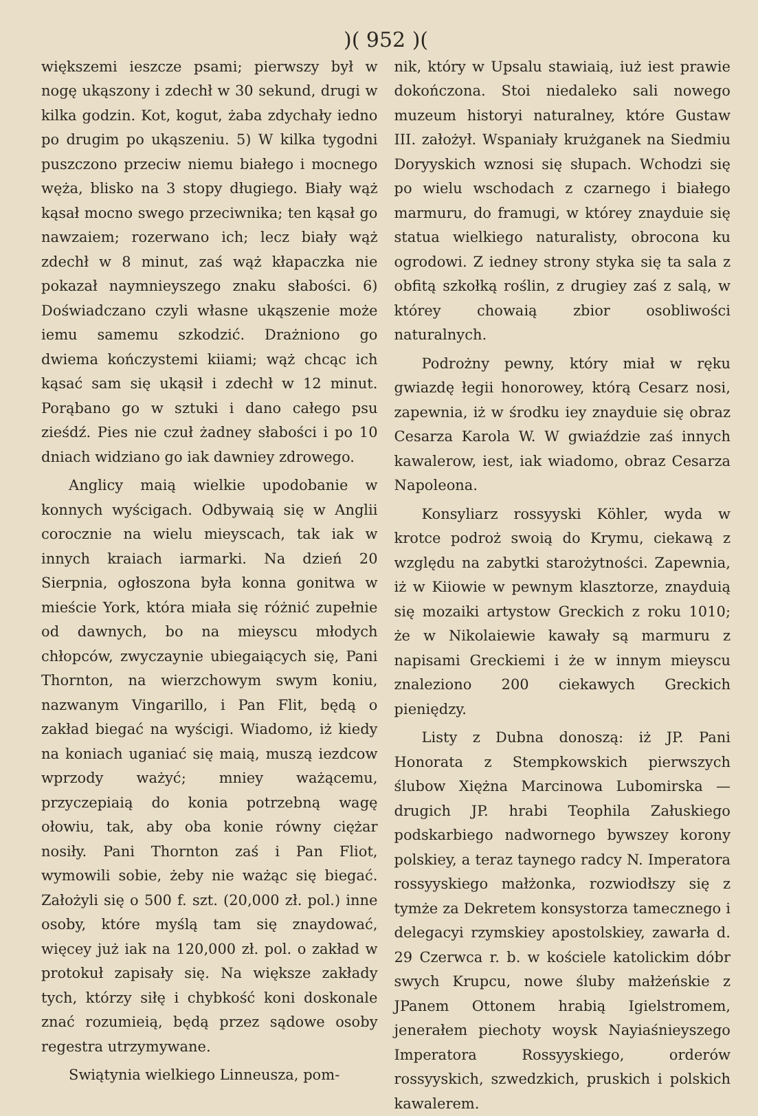)( 952 )(
większemi ieszcze psami; pierwszy był w nogę ukąszony i zdechł w 30 sekund, drugi w kilka godzin. Kot, kogut, żaba zdychały iedno po drugim po ukąszeniu. 5) W kilka tygodni puszczono przeciw niemu białego i mocnego węża, blisko na 3 stopy długiego. Biały wąż kąsał mocno swego przeciwnika; ten kąsał go nawzaiem; rozerwano ich; lecz biały wąż zdechł w 8 minut, zaś wąż kłapaczka nie pokazał naymnieyszego znaku słabości. 6) Doświadczano czyli własne ukąszenie może iemu samemu szkodzić. Drażniono go dwiema kończystemi kiiami; wąż chcąc ich kąsać sam się ukąsił i zdechł w 12 minut. Porąbano go w sztuki i dano całego psu zieśdź. Pies nie czuł żadney słabości i po 10 dniach widziano go iak dawniey zdrowego.
Anglicy maią wielkie upodobanie w konnych wyścigach. Odbywaią się w Anglii corocznie na wielu mieyscach, tak iak w innych kraiach iarmarki. Na dzień 20 Sierpnia, ogłoszona była konna gonitwa w mieście York, która miała się różnić zupełnie od dawnych, bo na mieyscu młodych chłopców, zwyczaynie ubiegaiących się, Pani Thornton, na wierzchowym swym koniu, nazwanym Vingarillo, i Pan Flit, będą o zakład biegać na wyścigi. Wiadomo, iż kiedy na koniach uganiać się maią, muszą iezdcow wprzody ważyć; mniey ważącemu, przyczepiaią do konia potrzebną wagę ołowiu, tak, aby oba konie równy ciężar nosiły. Pani Thornton zaś i Pan Fliot, wymowili sobie, żeby nie ważąc się biegać. Założyli się o 500 f. szt. (20,000 zł. pol.) inne osoby, które myślą tam się znaydować, więcey już iak na 120,000 zł. pol. o zakład w protokuł zapisały się. Na większe zakłady tych, którzy siłę i chybkość koni doskonale znać rozumieią, będą przez sądowe osoby regestra utrzymywane.
Swiątynia wielkiego Linneusza, pom-
nik, który w Upsalu stawiaią, iuż iest prawie dokończona. Stoi niedaleko sali nowego muzeum historyi naturalney, które Gustaw III. założył. Wspaniały krużganek na Siedmiu Doryyskich wznosi się słupach. Wchodzi się po wielu wschodach z czarnego i białego marmuru, do framugi, w którey znayduie się statua wielkiego naturalisty, obrocona ku ogrodowi. Z iedney strony styka się ta sala z obfitą szkołką roślin, z drugiey zaś z salą, w którey chowaią zbior osobliwości naturalnych.
Podrożny pewny, który miał w ręku gwiazdę łegii honorowey, którą Cesarz nosi, zapewnia, iż w środku iey znayduie się obraz Cesarza Karola W. W gwiaździe zaś innych kawalerow, iest, iak wiadomo, obraz Cesarza Napoleona.
Konsyliarz rossyyski Köhler, wyda w krotce podroż swoią do Krymu, ciekawą z względu na zabytki starożytności. Zapewnia, iż w Kiiowie w pewnym klasztorze, znayduią się mozaiki artystow Greckich z roku 1010; że w Nikolaiewie kawały są marmuru z napisami Greckiemi i że w innym mieyscu znaleziono 200 ciekawych Greckich pieniędzy.
Listy z Dubna donoszą: iż JP. Pani Honorata z Stempkowskich pierwszych ślubow Xiężna Marcinowa Lubomirska — drugich JP. hrabi Teophila Załuskiego podskarbiego nadwornego bywszey korony polskiey, a teraz taynego radcy N. Imperatora rossyyskiego małżonka, rozwiodłszy się z tymże za Dekretem konsystorza tamecznego i delegacyi rzymskiey apostolskiey, zawarła d. 29 Czerwca r. b. w kościele katolickim dóbr swych Krupcu, nowe śluby małżeńskie z JPanem Ottonem hrabią Igielstromem, jenerałem piechoty woysk Nayiaśnieyszego Imperatora Rossyyskiego, orderów rossyyskich, szwedzkich, pruskich i polskich kawalerem.